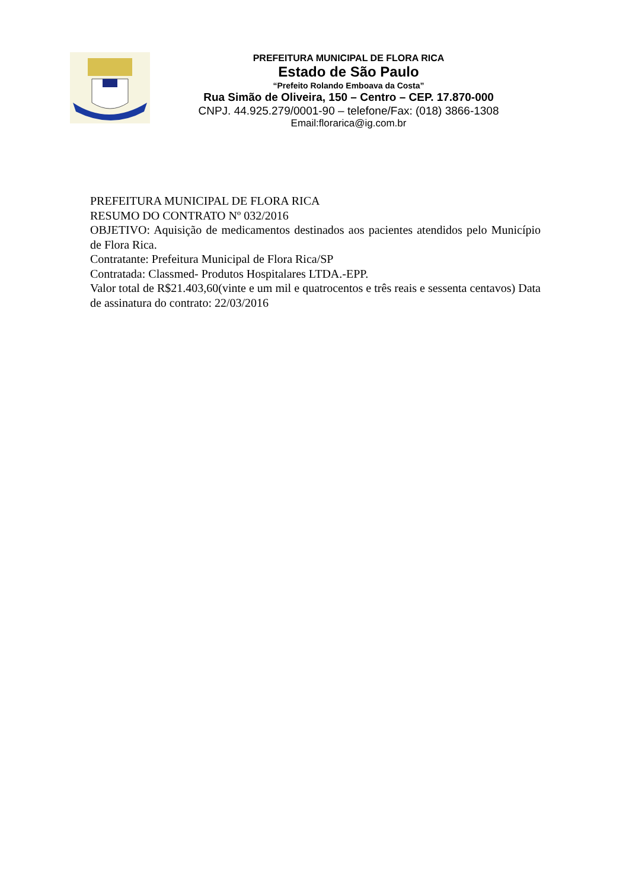PREFEITURA MUNICIPAL DE FLORA RICA
Estado de São Paulo
“Prefeito Rolando Emboava da Costa”
Rua Simão de Oliveira, 150 – Centro – CEP. 17.870-000
CNPJ. 44.925.279/0001-90 – telefone/Fax: (018) 3866-1308
Email:florarica@ig.com.br
PREFEITURA MUNICIPAL DE FLORA RICA
RESUMO DO CONTRATO Nº 032/2016
OBJETIVO: Aquisição de medicamentos destinados aos pacientes atendidos pelo Município de Flora Rica.
Contratante: Prefeitura Municipal de Flora Rica/SP
Contratada: Classmed- Produtos Hospitalares LTDA.-EPP.
Valor total de R$21.403,60(vinte e um mil e quatrocentos e três reais e sessenta centavos) Data de assinatura do contrato: 22/03/2016